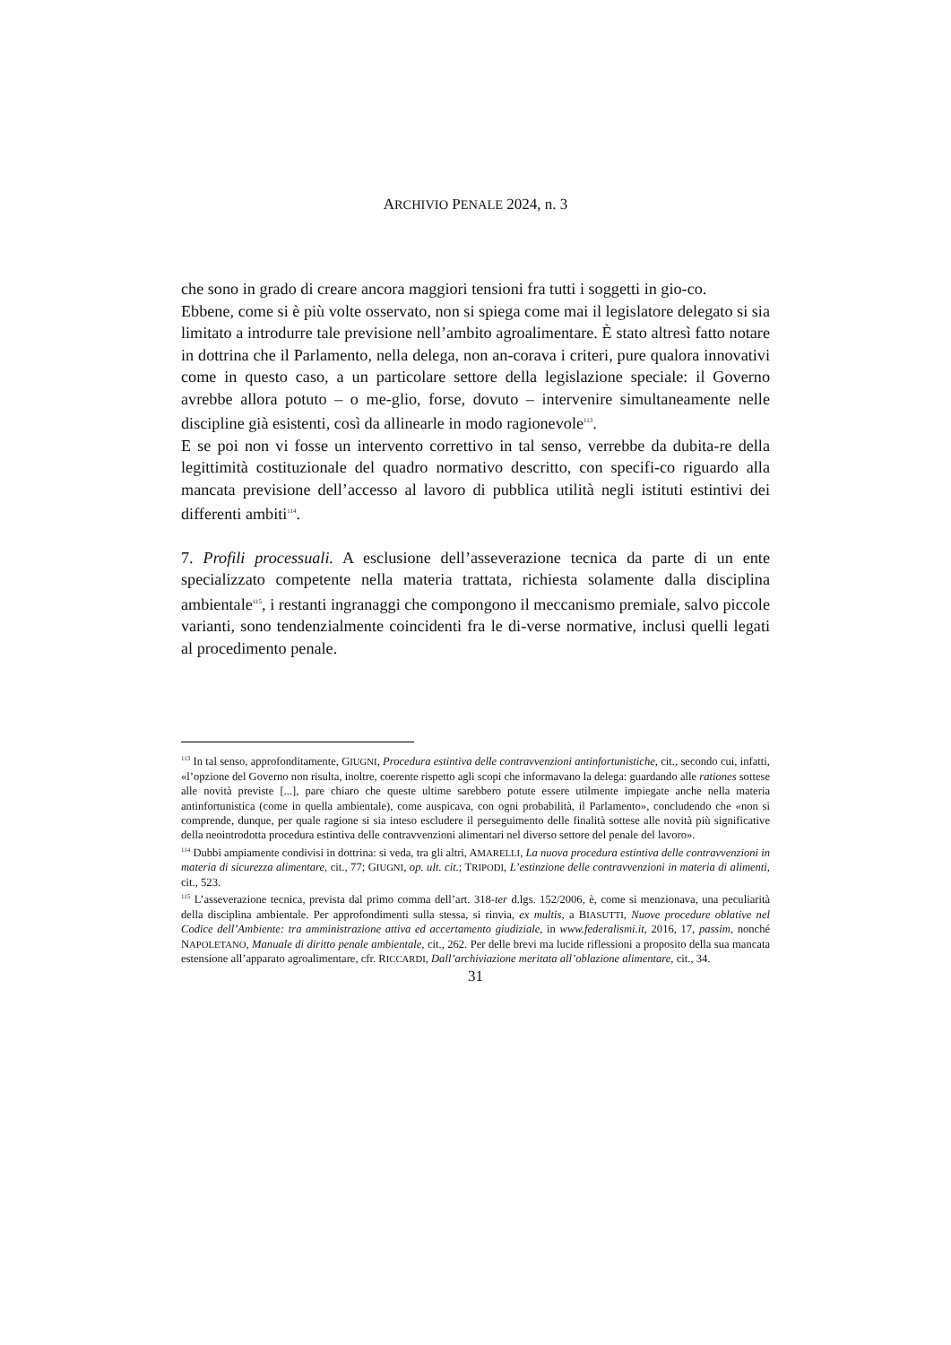ARCHIVIO PENALE 2024, n. 3
che sono in grado di creare ancora maggiori tensioni fra tutti i soggetti in gio-co.
Ebbene, come si è più volte osservato, non si spiega come mai il legislatore delegato si sia limitato a introdurre tale previsione nell’ambito agroalimentare. È stato altresì fatto notare in dottrina che il Parlamento, nella delega, non an-corava i criteri, pure qualora innovativi come in questo caso, a un particolare settore della legislazione speciale: il Governo avrebbe allora potuto – o me-glio, forse, dovuto – intervenire simultaneamente nelle discipline già esistenti, così da allinearle in modo ragionevole<sup>113</sup>.
E se poi non vi fosse un intervento correttivo in tal senso, verrebbe da dubita-re della legittimità costituzionale del quadro normativo descritto, con specifi-co riguardo alla mancata previsione dell’accesso al lavoro di pubblica utilità negli istituti estintivi dei differenti ambiti<sup>114</sup>.
7. Profili processuali. A esclusione dell’asseverazione tecnica da parte di un ente specializzato competente nella materia trattata, richiesta solamente dalla disciplina ambientale<sup>115</sup>, i restanti ingranaggi che compongono il meccanismo premiale, salvo piccole varianti, sono tendenzialmente coincidenti fra le di-verse normative, inclusi quelli legati al procedimento penale.
<sup>113</sup> In tal senso, approfonditamente, GIUGNI, Procedura estintiva delle contravvenzioni antinfortunistiche, cit., secondo cui, infatti, «l’opzione del Governo non risulta, inoltre, coerente rispetto agli scopi che informavano la delega: guardando alle rationes sottese alle novità previste [...], pare chiaro che queste ultime sarebbero potute essere utilmente impiegate anche nella materia antinfortunistica (come in quella ambientale), come auspicava, con ogni probabilità, il Parlamento», concludendo che «non si comprende, dunque, per quale ragione si sia inteso escludere il perseguimento delle finalità sottese alle novità più significative della neointrodotta procedura estintiva delle contravvenzioni alimentari nel diverso settore del penale del lavoro».
<sup>114</sup> Dubbi ampiamente condivisi in dottrina: si veda, tra gli altri, AMARELLI, La nuova procedura estintiva delle contravvenzioni in materia di sicurezza alimentare, cit., 77; GIUGNI, op. ult. cit.; TRIPODI, L’estinzione delle contravvenzioni in materia di alimenti, cit., 523.
<sup>115</sup> L’asseverazione tecnica, prevista dal primo comma dell’art. 318-ter d.lgs. 152/2006, è, come si menzionava, una peculiarità della disciplina ambientale. Per approfondimenti sulla stessa, si rinvia, ex multis, a BIASUTTI, Nuove procedure oblative nel Codice dell’Ambiente: tra amministrazione attiva ed accertamento giudiziale, in www.federalismi.it, 2016, 17, passim, nonché NAPOLETANO, Manuale di diritto penale ambientale, cit., 262. Per delle brevi ma lucide riflessioni a proposito della sua mancata estensione all’apparato agroalimentare, cfr. RICCARDI, Dall’archiviazione meritata all’oblazione alimentare, cit., 34.
31